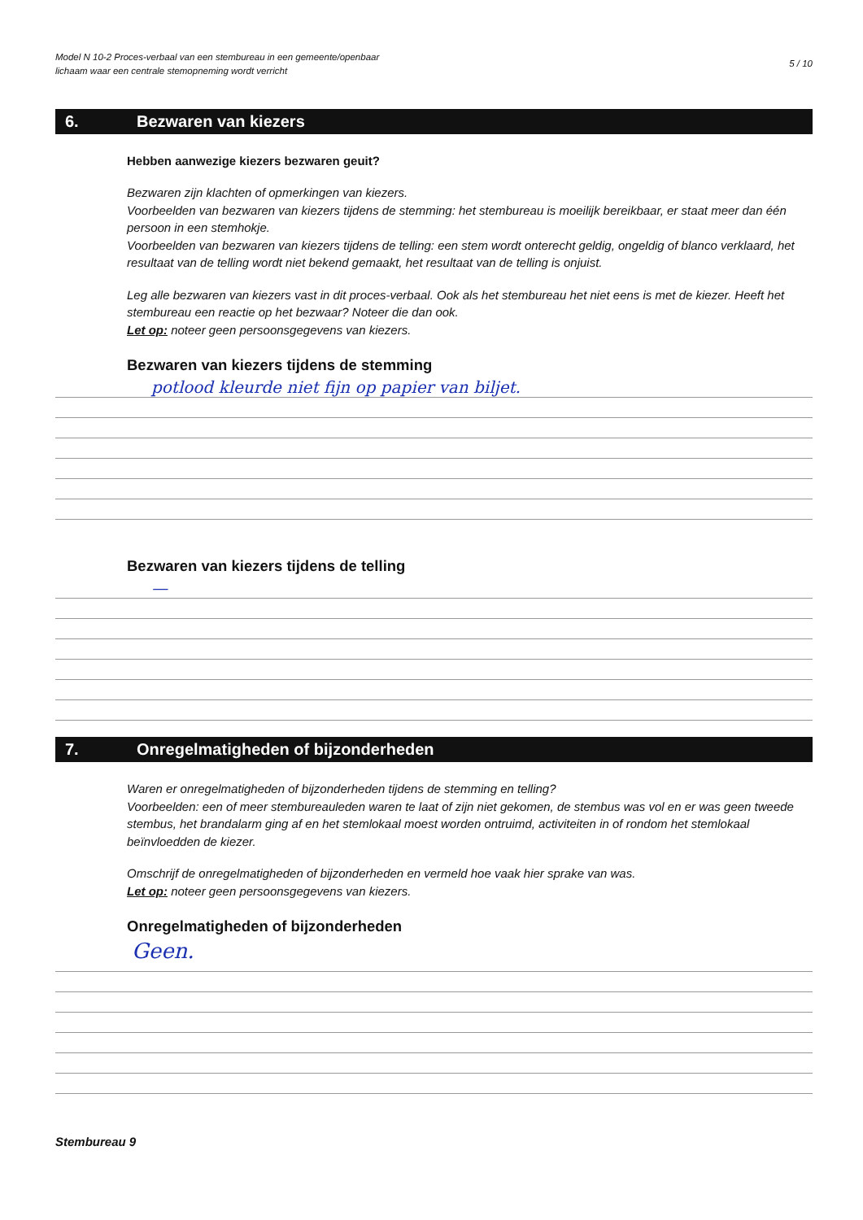Model N 10-2 Proces-verbaal van een stembureau in een gemeente/openbaar
lichaam waar een centrale stemopneming wordt verricht
5 / 10
6. Bezwaren van kiezers
Hebben aanwezige kiezers bezwaren geuit?
Bezwaren zijn klachten of opmerkingen van kiezers.
Voorbeelden van bezwaren van kiezers tijdens de stemming: het stembureau is moeilijk bereikbaar, er staat meer dan één persoon in een stemhokje.
Voorbeelden van bezwaren van kiezers tijdens de telling: een stem wordt onterecht geldig, ongeldig of blanco verklaard, het resultaat van de telling wordt niet bekend gemaakt, het resultaat van de telling is onjuist.
Leg alle bezwaren van kiezers vast in dit proces-verbaal. Ook als het stembureau het niet eens is met de kiezer. Heeft het stembureau een reactie op het bezwaar? Noteer die dan ook.
Let op: noteer geen persoonsgegevens van kiezers.
Bezwaren van kiezers tijdens de stemming
potlood kleurde niet fijn op papier van biljet.
Bezwaren van kiezers tijdens de telling
—
7. Onregelmatigheden of bijzonderheden
Waren er onregelmatigheden of bijzonderheden tijdens de stemming en telling?
Voorbeelden: een of meer stembureauleden waren te laat of zijn niet gekomen, de stembus was vol en er was geen tweede stembus, het brandalarm ging af en het stemlokaal moest worden ontruimd, activiteiten in of rondom het stemlokaal beïnvloedden de kiezer.
Omschrijf de onregelmatigheden of bijzonderheden en vermeld hoe vaak hier sprake van was.
Let op: noteer geen persoonsgegevens van kiezers.
Onregelmatigheden of bijzonderheden
Geen.
Stembureau 9